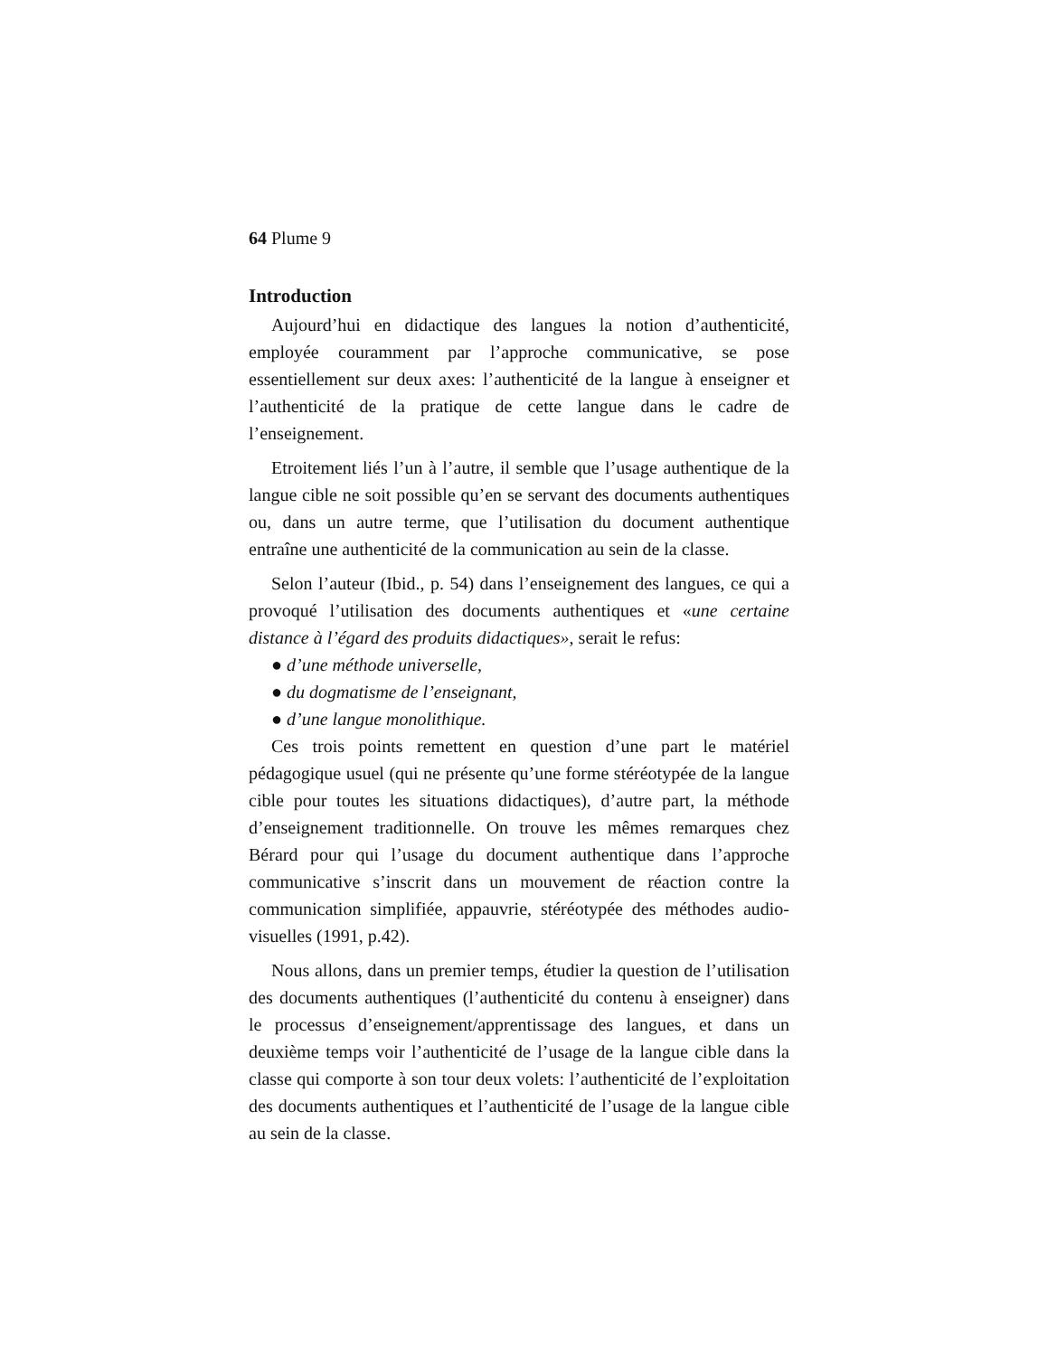64 Plume 9
Introduction
Aujourd’hui en didactique des langues la notion d’authenticité, employée couramment par l’approche communicative, se pose essentiellement sur deux axes: l’authenticité de la langue à enseigner et l’authenticité de la pratique de cette langue dans le cadre de l’enseignement.
Etroitement liés l’un à l’autre, il semble que l’usage authentique de la langue cible ne soit possible qu’en se servant des documents authentiques ou, dans un autre terme, que l’utilisation du document authentique entraîne une authenticité de la communication au sein de la classe.
Selon l’auteur (Ibid., p. 54) dans l’enseignement des langues, ce qui a provoqué l’utilisation des documents authentiques et «une certaine distance à l’égard des produits didactiques», serait le refus:
● d’une méthode universelle,
● du dogmatisme de l’enseignant,
● d’une langue monolithique.
Ces trois points remettent en question d’une part le matériel pédagogique usuel (qui ne présente qu’une forme stéréotypée de la langue cible pour toutes les situations didactiques), d’autre part, la méthode d’enseignement traditionnelle. On trouve les mêmes remarques chez Bérard pour qui l’usage du document authentique dans l’approche communicative s’inscrit dans un mouvement de réaction contre la communication simplifiée, appauvrie, stéréotypée des méthodes audio-visuelles (1991, p.42).
Nous allons, dans un premier temps, étudier la question de l’utilisation des documents authentiques (l’authenticité du contenu à enseigner) dans le processus d’enseignement/apprentissage des langues, et dans un deuxième temps voir l’authenticité de l’usage de la langue cible dans la classe qui comporte à son tour deux volets: l’authenticité de l’exploitation des documents authentiques et l’authenticité de l’usage de la langue cible au sein de la classe.